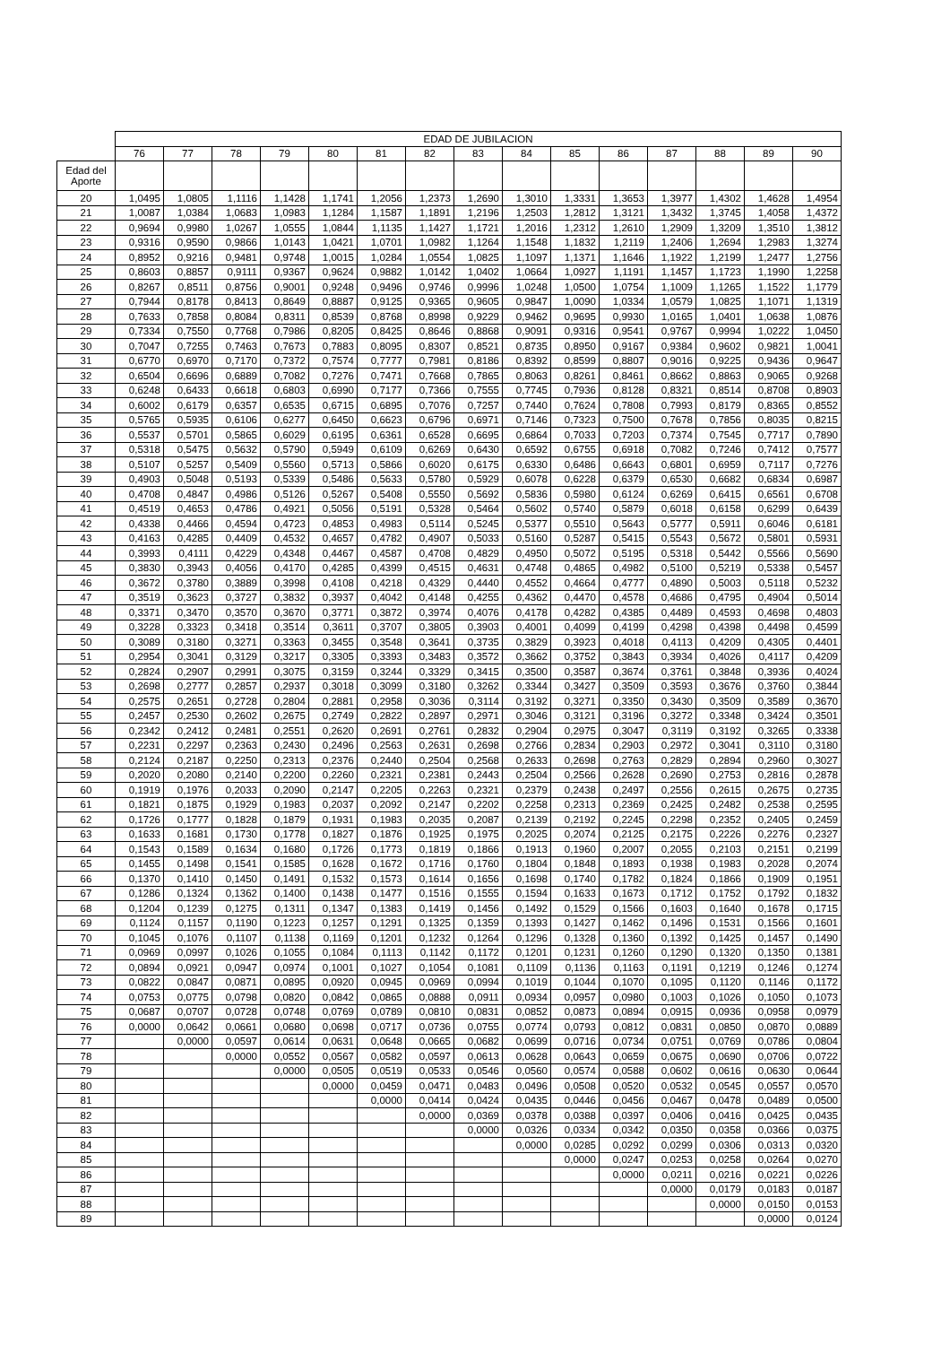| | EDAD DE JUBILACION | | | | | | | | | | | | | | |
| --- | --- | --- | --- | --- | --- | --- | --- | --- | --- | --- | --- | --- | --- | --- | --- |
| | 76 | 77 | 78 | 79 | 80 | 81 | 82 | 83 | 84 | 85 | 86 | 87 | 88 | 89 | 90 |
| Edad del Aporte | | | | | | | | | | | | | | | |
| 20 | 1,0495 | 1,0805 | 1,1116 | 1,1428 | 1,1741 | 1,2056 | 1,2373 | 1,2690 | 1,3010 | 1,3331 | 1,3653 | 1,3977 | 1,4302 | 1,4628 | 1,4954 |
| 21 | 1,0087 | 1,0384 | 1,0683 | 1,0983 | 1,1284 | 1,1587 | 1,1891 | 1,2196 | 1,2503 | 1,2812 | 1,3121 | 1,3432 | 1,3745 | 1,4058 | 1,4372 |
| 22 | 0,9694 | 0,9980 | 1,0267 | 1,0555 | 1,0844 | 1,1135 | 1,1427 | 1,1721 | 1,2016 | 1,2312 | 1,2610 | 1,2909 | 1,3209 | 1,3510 | 1,3812 |
| 23 | 0,9316 | 0,9590 | 0,9866 | 1,0143 | 1,0421 | 1,0701 | 1,0982 | 1,1264 | 1,1548 | 1,1832 | 1,2119 | 1,2406 | 1,2694 | 1,2983 | 1,3274 |
| 24 | 0,8952 | 0,9216 | 0,9481 | 0,9748 | 1,0015 | 1,0284 | 1,0554 | 1,0825 | 1,1097 | 1,1371 | 1,1646 | 1,1922 | 1,2199 | 1,2477 | 1,2756 |
| 25 | 0,8603 | 0,8857 | 0,9111 | 0,9367 | 0,9624 | 0,9882 | 1,0142 | 1,0402 | 1,0664 | 1,0927 | 1,1191 | 1,1457 | 1,1723 | 1,1990 | 1,2258 |
| 26 | 0,8267 | 0,8511 | 0,8756 | 0,9001 | 0,9248 | 0,9496 | 0,9746 | 0,9996 | 1,0248 | 1,0500 | 1,0754 | 1,1009 | 1,1265 | 1,1522 | 1,1779 |
| 27 | 0,7944 | 0,8178 | 0,8413 | 0,8649 | 0,8887 | 0,9125 | 0,9365 | 0,9605 | 0,9847 | 1,0090 | 1,0334 | 1,0579 | 1,0825 | 1,1071 | 1,1319 |
| 28 | 0,7633 | 0,7858 | 0,8084 | 0,8311 | 0,8539 | 0,8768 | 0,8998 | 0,9229 | 0,9462 | 0,9695 | 0,9930 | 1,0165 | 1,0401 | 1,0638 | 1,0876 |
| 29 | 0,7334 | 0,7550 | 0,7768 | 0,7986 | 0,8205 | 0,8425 | 0,8646 | 0,8868 | 0,9091 | 0,9316 | 0,9541 | 0,9767 | 0,9994 | 1,0222 | 1,0450 |
| 30 | 0,7047 | 0,7255 | 0,7463 | 0,7673 | 0,7883 | 0,8095 | 0,8307 | 0,8521 | 0,8735 | 0,8950 | 0,9167 | 0,9384 | 0,9602 | 0,9821 | 1,0041 |
| 31 | 0,6770 | 0,6970 | 0,7170 | 0,7372 | 0,7574 | 0,7777 | 0,7981 | 0,8186 | 0,8392 | 0,8599 | 0,8807 | 0,9016 | 0,9225 | 0,9436 | 0,9647 |
| 32 | 0,6504 | 0,6696 | 0,6889 | 0,7082 | 0,7276 | 0,7471 | 0,7668 | 0,7865 | 0,8063 | 0,8261 | 0,8461 | 0,8662 | 0,8863 | 0,9065 | 0,9268 |
| 33 | 0,6248 | 0,6433 | 0,6618 | 0,6803 | 0,6990 | 0,7177 | 0,7366 | 0,7555 | 0,7745 | 0,7936 | 0,8128 | 0,8321 | 0,8514 | 0,8708 | 0,8903 |
| 34 | 0,6002 | 0,6179 | 0,6357 | 0,6535 | 0,6715 | 0,6895 | 0,7076 | 0,7257 | 0,7440 | 0,7624 | 0,7808 | 0,7993 | 0,8179 | 0,8365 | 0,8552 |
| 35 | 0,5765 | 0,5935 | 0,6106 | 0,6277 | 0,6450 | 0,6623 | 0,6796 | 0,6971 | 0,7146 | 0,7323 | 0,7500 | 0,7678 | 0,7856 | 0,8035 | 0,8215 |
| 36 | 0,5537 | 0,5701 | 0,5865 | 0,6029 | 0,6195 | 0,6361 | 0,6528 | 0,6695 | 0,6864 | 0,7033 | 0,7203 | 0,7374 | 0,7545 | 0,7717 | 0,7890 |
| 37 | 0,5318 | 0,5475 | 0,5632 | 0,5790 | 0,5949 | 0,6109 | 0,6269 | 0,6430 | 0,6592 | 0,6755 | 0,6918 | 0,7082 | 0,7246 | 0,7412 | 0,7577 |
| 38 | 0,5107 | 0,5257 | 0,5409 | 0,5560 | 0,5713 | 0,5866 | 0,6020 | 0,6175 | 0,6330 | 0,6486 | 0,6643 | 0,6801 | 0,6959 | 0,7117 | 0,7276 |
| 39 | 0,4903 | 0,5048 | 0,5193 | 0,5339 | 0,5486 | 0,5633 | 0,5780 | 0,5929 | 0,6078 | 0,6228 | 0,6379 | 0,6530 | 0,6682 | 0,6834 | 0,6987 |
| 40 | 0,4708 | 0,4847 | 0,4986 | 0,5126 | 0,5267 | 0,5408 | 0,5550 | 0,5692 | 0,5836 | 0,5980 | 0,6124 | 0,6269 | 0,6415 | 0,6561 | 0,6708 |
| 41 | 0,4519 | 0,4653 | 0,4786 | 0,4921 | 0,5056 | 0,5191 | 0,5328 | 0,5464 | 0,5602 | 0,5740 | 0,5879 | 0,6018 | 0,6158 | 0,6299 | 0,6439 |
| 42 | 0,4338 | 0,4466 | 0,4594 | 0,4723 | 0,4853 | 0,4983 | 0,5114 | 0,5245 | 0,5377 | 0,5510 | 0,5643 | 0,5777 | 0,5911 | 0,6046 | 0,6181 |
| 43 | 0,4163 | 0,4285 | 0,4409 | 0,4532 | 0,4657 | 0,4782 | 0,4907 | 0,5033 | 0,5160 | 0,5287 | 0,5415 | 0,5543 | 0,5672 | 0,5801 | 0,5931 |
| 44 | 0,3993 | 0,4111 | 0,4229 | 0,4348 | 0,4467 | 0,4587 | 0,4708 | 0,4829 | 0,4950 | 0,5072 | 0,5195 | 0,5318 | 0,5442 | 0,5566 | 0,5690 |
| 45 | 0,3830 | 0,3943 | 0,4056 | 0,4170 | 0,4285 | 0,4399 | 0,4515 | 0,4631 | 0,4748 | 0,4865 | 0,4982 | 0,5100 | 0,5219 | 0,5338 | 0,5457 |
| 46 | 0,3672 | 0,3780 | 0,3889 | 0,3998 | 0,4108 | 0,4218 | 0,4329 | 0,4440 | 0,4552 | 0,4664 | 0,4777 | 0,4890 | 0,5003 | 0,5118 | 0,5232 |
| 47 | 0,3519 | 0,3623 | 0,3727 | 0,3832 | 0,3937 | 0,4042 | 0,4148 | 0,4255 | 0,4362 | 0,4470 | 0,4578 | 0,4686 | 0,4795 | 0,4904 | 0,5014 |
| 48 | 0,3371 | 0,3470 | 0,3570 | 0,3670 | 0,3771 | 0,3872 | 0,3974 | 0,4076 | 0,4178 | 0,4282 | 0,4385 | 0,4489 | 0,4593 | 0,4698 | 0,4803 |
| 49 | 0,3228 | 0,3323 | 0,3418 | 0,3514 | 0,3611 | 0,3707 | 0,3805 | 0,3903 | 0,4001 | 0,4099 | 0,4199 | 0,4298 | 0,4398 | 0,4498 | 0,4599 |
| 50 | 0,3089 | 0,3180 | 0,3271 | 0,3363 | 0,3455 | 0,3548 | 0,3641 | 0,3735 | 0,3829 | 0,3923 | 0,4018 | 0,4113 | 0,4209 | 0,4305 | 0,4401 |
| 51 | 0,2954 | 0,3041 | 0,3129 | 0,3217 | 0,3305 | 0,3393 | 0,3483 | 0,3572 | 0,3662 | 0,3752 | 0,3843 | 0,3934 | 0,4026 | 0,4117 | 0,4209 |
| 52 | 0,2824 | 0,2907 | 0,2991 | 0,3075 | 0,3159 | 0,3244 | 0,3329 | 0,3415 | 0,3500 | 0,3587 | 0,3674 | 0,3761 | 0,3848 | 0,3936 | 0,4024 |
| 53 | 0,2698 | 0,2777 | 0,2857 | 0,2937 | 0,3018 | 0,3099 | 0,3180 | 0,3262 | 0,3344 | 0,3427 | 0,3509 | 0,3593 | 0,3676 | 0,3760 | 0,3844 |
| 54 | 0,2575 | 0,2651 | 0,2728 | 0,2804 | 0,2881 | 0,2958 | 0,3036 | 0,3114 | 0,3192 | 0,3271 | 0,3350 | 0,3430 | 0,3509 | 0,3589 | 0,3670 |
| 55 | 0,2457 | 0,2530 | 0,2602 | 0,2675 | 0,2749 | 0,2822 | 0,2897 | 0,2971 | 0,3046 | 0,3121 | 0,3196 | 0,3272 | 0,3348 | 0,3424 | 0,3501 |
| 56 | 0,2342 | 0,2412 | 0,2481 | 0,2551 | 0,2620 | 0,2691 | 0,2761 | 0,2832 | 0,2904 | 0,2975 | 0,3047 | 0,3119 | 0,3192 | 0,3265 | 0,3338 |
| 57 | 0,2231 | 0,2297 | 0,2363 | 0,2430 | 0,2496 | 0,2563 | 0,2631 | 0,2698 | 0,2766 | 0,2834 | 0,2903 | 0,2972 | 0,3041 | 0,3110 | 0,3180 |
| 58 | 0,2124 | 0,2187 | 0,2250 | 0,2313 | 0,2376 | 0,2440 | 0,2504 | 0,2568 | 0,2633 | 0,2698 | 0,2763 | 0,2829 | 0,2894 | 0,2960 | 0,3027 |
| 59 | 0,2020 | 0,2080 | 0,2140 | 0,2200 | 0,2260 | 0,2321 | 0,2381 | 0,2443 | 0,2504 | 0,2566 | 0,2628 | 0,2690 | 0,2753 | 0,2816 | 0,2878 |
| 60 | 0,1919 | 0,1976 | 0,2033 | 0,2090 | 0,2147 | 0,2205 | 0,2263 | 0,2321 | 0,2379 | 0,2438 | 0,2497 | 0,2556 | 0,2615 | 0,2675 | 0,2735 |
| 61 | 0,1821 | 0,1875 | 0,1929 | 0,1983 | 0,2037 | 0,2092 | 0,2147 | 0,2202 | 0,2258 | 0,2313 | 0,2369 | 0,2425 | 0,2482 | 0,2538 | 0,2595 |
| 62 | 0,1726 | 0,1777 | 0,1828 | 0,1879 | 0,1931 | 0,1983 | 0,2035 | 0,2087 | 0,2139 | 0,2192 | 0,2245 | 0,2298 | 0,2352 | 0,2405 | 0,2459 |
| 63 | 0,1633 | 0,1681 | 0,1730 | 0,1778 | 0,1827 | 0,1876 | 0,1925 | 0,1975 | 0,2025 | 0,2074 | 0,2125 | 0,2175 | 0,2226 | 0,2276 | 0,2327 |
| 64 | 0,1543 | 0,1589 | 0,1634 | 0,1680 | 0,1726 | 0,1773 | 0,1819 | 0,1866 | 0,1913 | 0,1960 | 0,2007 | 0,2055 | 0,2103 | 0,2151 | 0,2199 |
| 65 | 0,1455 | 0,1498 | 0,1541 | 0,1585 | 0,1628 | 0,1672 | 0,1716 | 0,1760 | 0,1804 | 0,1848 | 0,1893 | 0,1938 | 0,1983 | 0,2028 | 0,2074 |
| 66 | 0,1370 | 0,1410 | 0,1450 | 0,1491 | 0,1532 | 0,1573 | 0,1614 | 0,1656 | 0,1698 | 0,1740 | 0,1782 | 0,1824 | 0,1866 | 0,1909 | 0,1951 |
| 67 | 0,1286 | 0,1324 | 0,1362 | 0,1400 | 0,1438 | 0,1477 | 0,1516 | 0,1555 | 0,1594 | 0,1633 | 0,1673 | 0,1712 | 0,1752 | 0,1792 | 0,1832 |
| 68 | 0,1204 | 0,1239 | 0,1275 | 0,1311 | 0,1347 | 0,1383 | 0,1419 | 0,1456 | 0,1492 | 0,1529 | 0,1566 | 0,1603 | 0,1640 | 0,1678 | 0,1715 |
| 69 | 0,1124 | 0,1157 | 0,1190 | 0,1223 | 0,1257 | 0,1291 | 0,1325 | 0,1359 | 0,1393 | 0,1427 | 0,1462 | 0,1496 | 0,1531 | 0,1566 | 0,1601 |
| 70 | 0,1045 | 0,1076 | 0,1107 | 0,1138 | 0,1169 | 0,1201 | 0,1232 | 0,1264 | 0,1296 | 0,1328 | 0,1360 | 0,1392 | 0,1425 | 0,1457 | 0,1490 |
| 71 | 0,0969 | 0,0997 | 0,1026 | 0,1055 | 0,1084 | 0,1113 | 0,1142 | 0,1172 | 0,1201 | 0,1231 | 0,1260 | 0,1290 | 0,1320 | 0,1350 | 0,1381 |
| 72 | 0,0894 | 0,0921 | 0,0947 | 0,0974 | 0,1001 | 0,1027 | 0,1054 | 0,1081 | 0,1109 | 0,1136 | 0,1163 | 0,1191 | 0,1219 | 0,1246 | 0,1274 |
| 73 | 0,0822 | 0,0847 | 0,0871 | 0,0895 | 0,0920 | 0,0945 | 0,0969 | 0,0994 | 0,1019 | 0,1044 | 0,1070 | 0,1095 | 0,1120 | 0,1146 | 0,1172 |
| 74 | 0,0753 | 0,0775 | 0,0798 | 0,0820 | 0,0842 | 0,0865 | 0,0888 | 0,0911 | 0,0934 | 0,0957 | 0,0980 | 0,1003 | 0,1026 | 0,1050 | 0,1073 |
| 75 | 0,0687 | 0,0707 | 0,0728 | 0,0748 | 0,0769 | 0,0789 | 0,0810 | 0,0831 | 0,0852 | 0,0873 | 0,0894 | 0,0915 | 0,0936 | 0,0958 | 0,0979 |
| 76 | 0,0000 | 0,0642 | 0,0661 | 0,0680 | 0,0698 | 0,0717 | 0,0736 | 0,0755 | 0,0774 | 0,0793 | 0,0812 | 0,0831 | 0,0850 | 0,0870 | 0,0889 |
| 77 | | 0,0000 | 0,0597 | 0,0614 | 0,0631 | 0,0648 | 0,0665 | 0,0682 | 0,0699 | 0,0716 | 0,0734 | 0,0751 | 0,0769 | 0,0786 | 0,0804 |
| 78 | | | 0,0000 | 0,0552 | 0,0567 | 0,0582 | 0,0597 | 0,0613 | 0,0628 | 0,0643 | 0,0659 | 0,0675 | 0,0690 | 0,0706 | 0,0722 |
| 79 | | | | 0,0000 | 0,0505 | 0,0519 | 0,0533 | 0,0546 | 0,0560 | 0,0574 | 0,0588 | 0,0602 | 0,0616 | 0,0630 | 0,0644 |
| 80 | | | | | 0,0000 | 0,0459 | 0,0471 | 0,0483 | 0,0496 | 0,0508 | 0,0520 | 0,0532 | 0,0545 | 0,0557 | 0,0570 |
| 81 | | | | | | 0,0000 | 0,0414 | 0,0424 | 0,0435 | 0,0446 | 0,0456 | 0,0467 | 0,0478 | 0,0489 | 0,0500 |
| 82 | | | | | | | 0,0000 | 0,0369 | 0,0378 | 0,0388 | 0,0397 | 0,0406 | 0,0416 | 0,0425 | 0,0435 |
| 83 | | | | | | | | 0,0000 | 0,0326 | 0,0334 | 0,0342 | 0,0350 | 0,0358 | 0,0366 | 0,0375 |
| 84 | | | | | | | | | 0,0000 | 0,0285 | 0,0292 | 0,0299 | 0,0306 | 0,0313 | 0,0320 |
| 85 | | | | | | | | | | 0,0000 | 0,0247 | 0,0253 | 0,0258 | 0,0264 | 0,0270 |
| 86 | | | | | | | | | | | 0,0000 | 0,0211 | 0,0216 | 0,0221 | 0,0226 |
| 87 | | | | | | | | | | | | 0,0000 | 0,0179 | 0,0183 | 0,0187 |
| 88 | | | | | | | | | | | | | 0,0000 | 0,0150 | 0,0153 |
| 89 | | | | | | | | | | | | | | 0,0000 | 0,0124 |